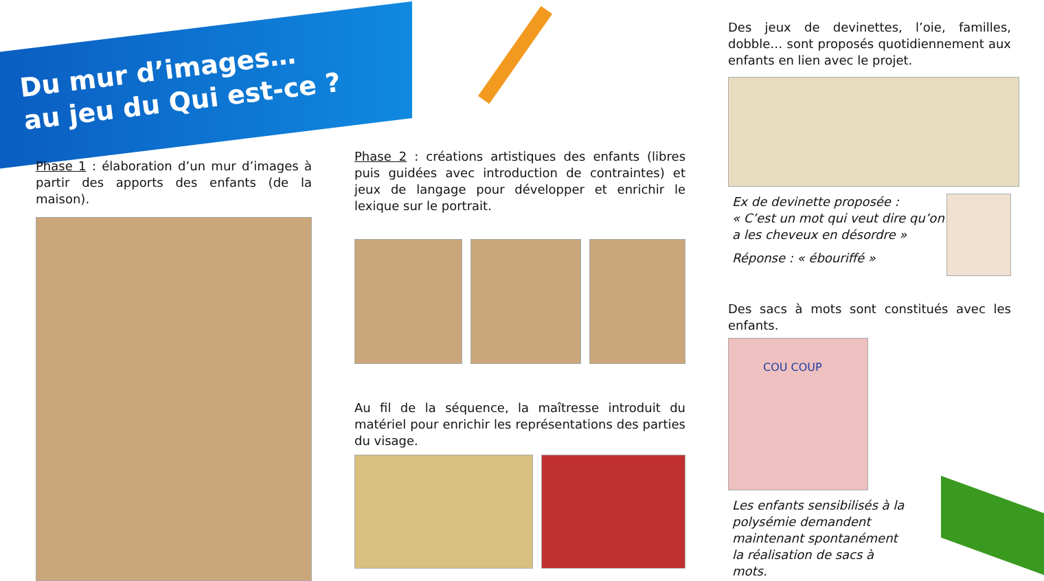Du mur d’images…
au jeu du Qui est-ce ?
Phase 1 : élaboration d’un mur d’images à partir des apports des enfants (de la maison).
Phase 2 : créations artistiques des enfants (libres puis guidées avec introduction de contraintes) et jeux de langage pour développer et enrichir le lexique sur le portrait.
Au fil de la séquence, la maîtresse introduit du matériel pour enrichir les représentations des parties du visage.
Des jeux de devinettes, l’oie, familles, dobble… sont proposés quotidiennement aux enfants en lien avec le projet.
Ex de devinette proposée :
« C’est un mot qui veut dire qu’on a les cheveux en désordre »
Réponse : « ébouriffé »
Des sacs à mots sont constitués avec les enfants.
COU COUP
Les enfants sensibilisés à la polysémie demandent maintenant spontanément la réalisation de sacs à mots.